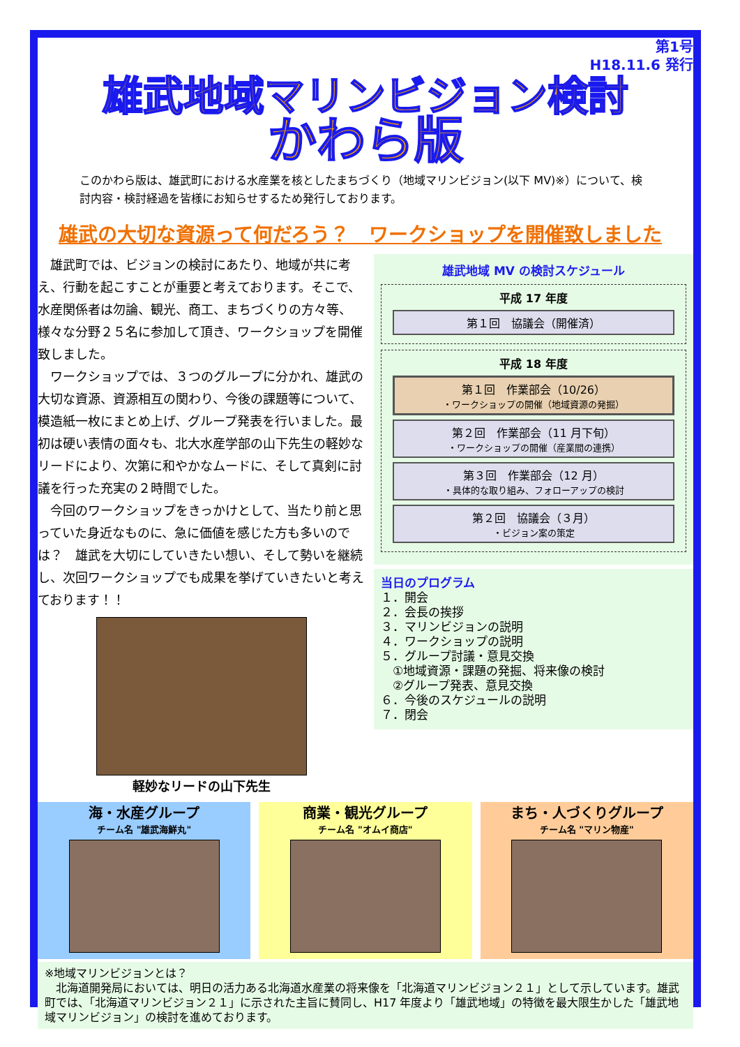第1号
H18.11.6 発行
雄武地域マリンビジョン検討
かわら版
このかわら版は、雄武町における水産業を核としたまちづくり（地域マリンビジョン(以下 MV)※）について、検討内容・検討経過を皆様にお知らせするため発行しております。
雄武の大切な資源って何だろう？　ワークショップを開催致しました
　雄武町では、ビジョンの検討にあたり、地域が共に考え、行動を起こすことが重要と考えております。そこで、水産関係者は勿論、観光、商工、まちづくりの方々等、様々な分野２５名に参加して頂き、ワークショップを開催致しました。
　ワークショップでは、３つのグループに分かれ、雄武の大切な資源、資源相互の関わり、今後の課題等について、模造紙一枚にまとめ上げ、グループ発表を行いました。最初は硬い表情の面々も、北大水産学部の山下先生の軽妙なリードにより、次第に和やかなムードに、そして真剣に討議を行った充実の２時間でした。
　今回のワークショップをきっかけとして、当たり前と思っていた身近なものに、急に価値を感じた方も多いのでは？　雄武を大切にしていきたい想い、そして勢いを継続し、次回ワークショップでも成果を挙げていきたいと考えております！！
軽妙なリードの山下先生
雄武地域 MV の検討スケジュール
平成 17 年度
第１回　協議会（開催済）
平成 18 年度
第１回　作業部会（10/26）
・ワークショップの開催（地域資源の発掘）
第２回　作業部会（11 月下旬）
・ワークショップの開催（産業間の連携）
第３回　作業部会（12 月）
・具体的な取り組み、フォローアップの検討
第２回　協議会（３月）
・ビジョン案の策定
当日のプログラム
１．開会
２．会長の挨拶
３．マリンビジョンの説明
４．ワークショップの説明
５．グループ討議・意見交換
　①地域資源・課題の発掘、将来像の検討
　②グループ発表、意見交換
６．今後のスケジュールの説明
７．閉会
海・水産グループ
チーム名 "雄武海鮮丸"
商業・観光グループ
チーム名 "オムイ商店"
まち・人づくりグループ
チーム名 "マリン物産"
※地域マリンビジョンとは？
　北海道開発局においては、明日の活力ある北海道水産業の将来像を「北海道マリンビジョン２１」として示しています。雄武町では、「北海道マリンビジョン２１」に示された主旨に賛同し、H17 年度より「雄武地域」の特徴を最大限生かした「雄武地域マリンビジョン」の検討を進めております。